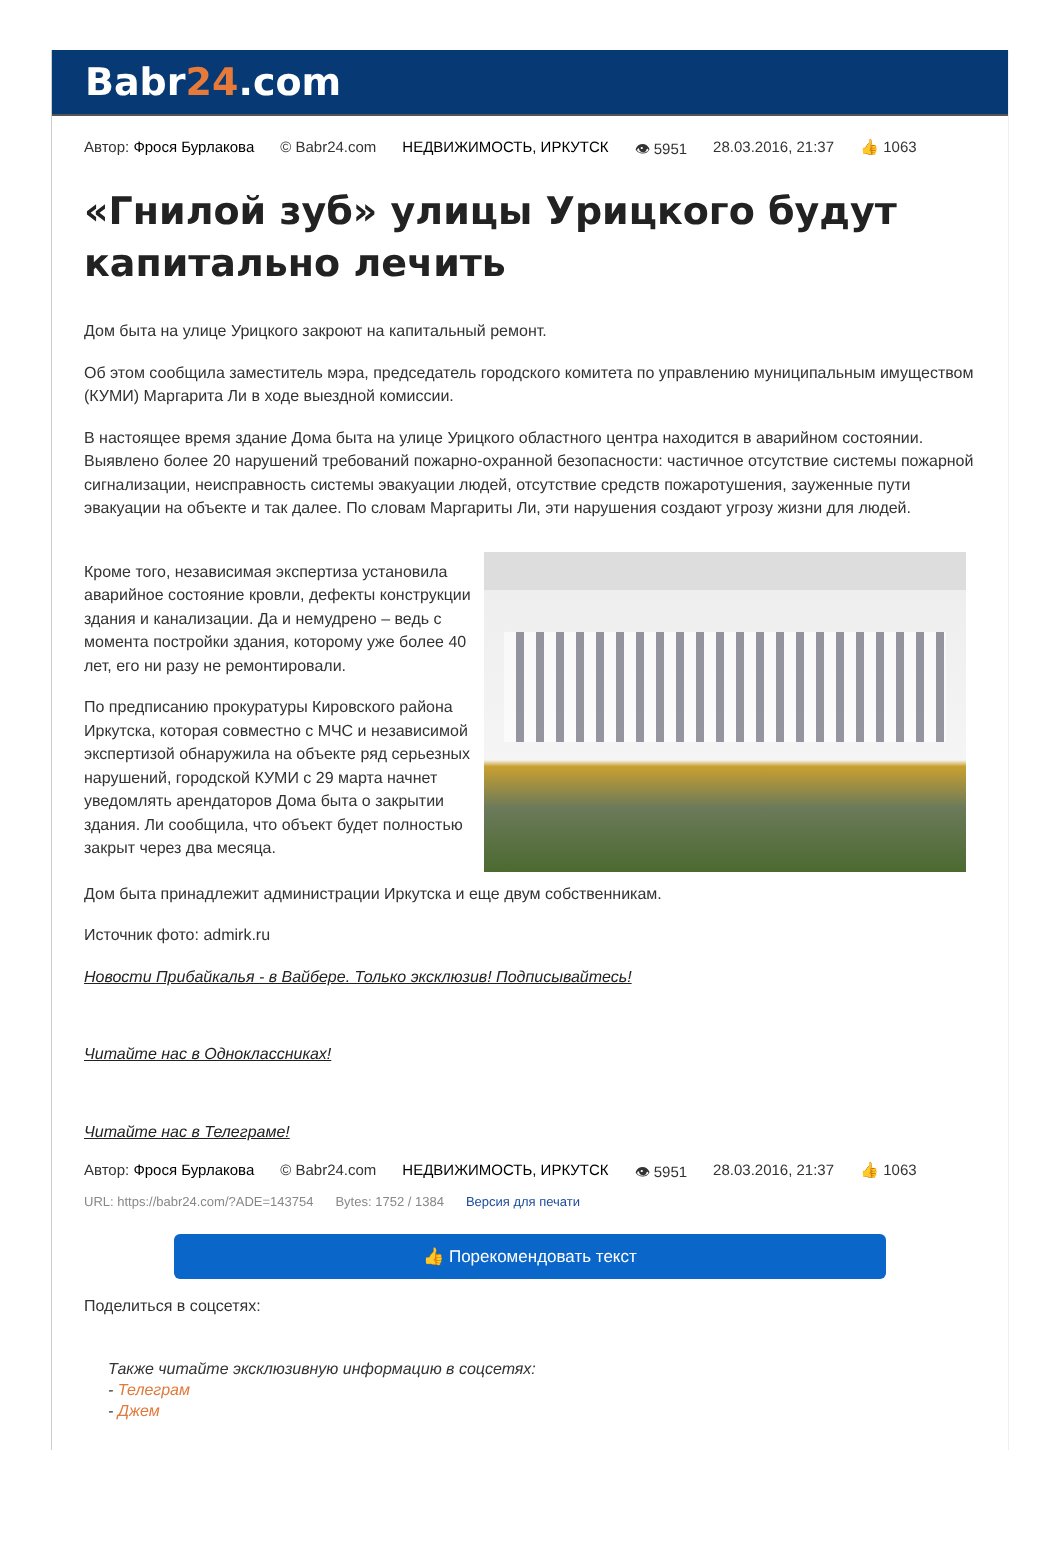Babr24.com
Автор: Фрося Бурлакова © Babr24.com НЕДВИЖИМОСТЬ, ИРКУТСК 👁 5951 28.03.2016, 21:37 👍 1063
«Гнилой зуб» улицы Урицкого будут капитально лечить
Дом быта на улице Урицкого закроют на капитальный ремонт.
Об этом сообщила заместитель мэра, председатель городского комитета по управлению муниципальным имуществом (КУМИ) Маргарита Ли в ходе выездной комиссии.
В настоящее время здание Дома быта на улице Урицкого областного центра находится в аварийном состоянии. Выявлено более 20 нарушений требований пожарно-охранной безопасности: частичное отсутствие системы пожарной сигнализации, неисправность системы эвакуации людей, отсутствие средств пожаротушения, зауженные пути эвакуации на объекте и так далее. По словам Маргариты Ли, эти нарушения создают угрозу жизни для людей.
Кроме того, независимая экспертиза установила аварийное состояние кровли, дефекты конструкции здания и канализации. Да и немудрено – ведь с момента постройки здания, которому уже более 40 лет, его ни разу не ремонтировали.
По предписанию прокуратуры Кировского района Иркутска, которая совместно с МЧС и независимой экспертизой обнаружила на объекте ряд серьезных нарушений, городской КУМИ с 29 марта начнет уведомлять арендаторов Дома быта о закрытии здания. Ли сообщила, что объект будет полностью закрыт через два месяца.
Дом быта принадлежит администрации Иркутска и еще двум собственникам.
Источник фото: admirk.ru
Новости Прибайкалья - в Вайбере. Только эксклюзив! Подписывайтесь!
Читайте нас в Одноклассниках!
Читайте нас в Телеграме!
Автор: Фрося Бурлакова © Babr24.com НЕДВИЖИМОСТЬ, ИРКУТСК 👁 5951 28.03.2016, 21:37 👍 1063
URL: https://babr24.com/?ADE=143754 Bytes: 1752 / 1384 Версия для печати
👍 Порекомендовать текст
Поделиться в соцсетях:
Также читайте эксклюзивную информацию в соцсетях:
- Телеграм
- Джем